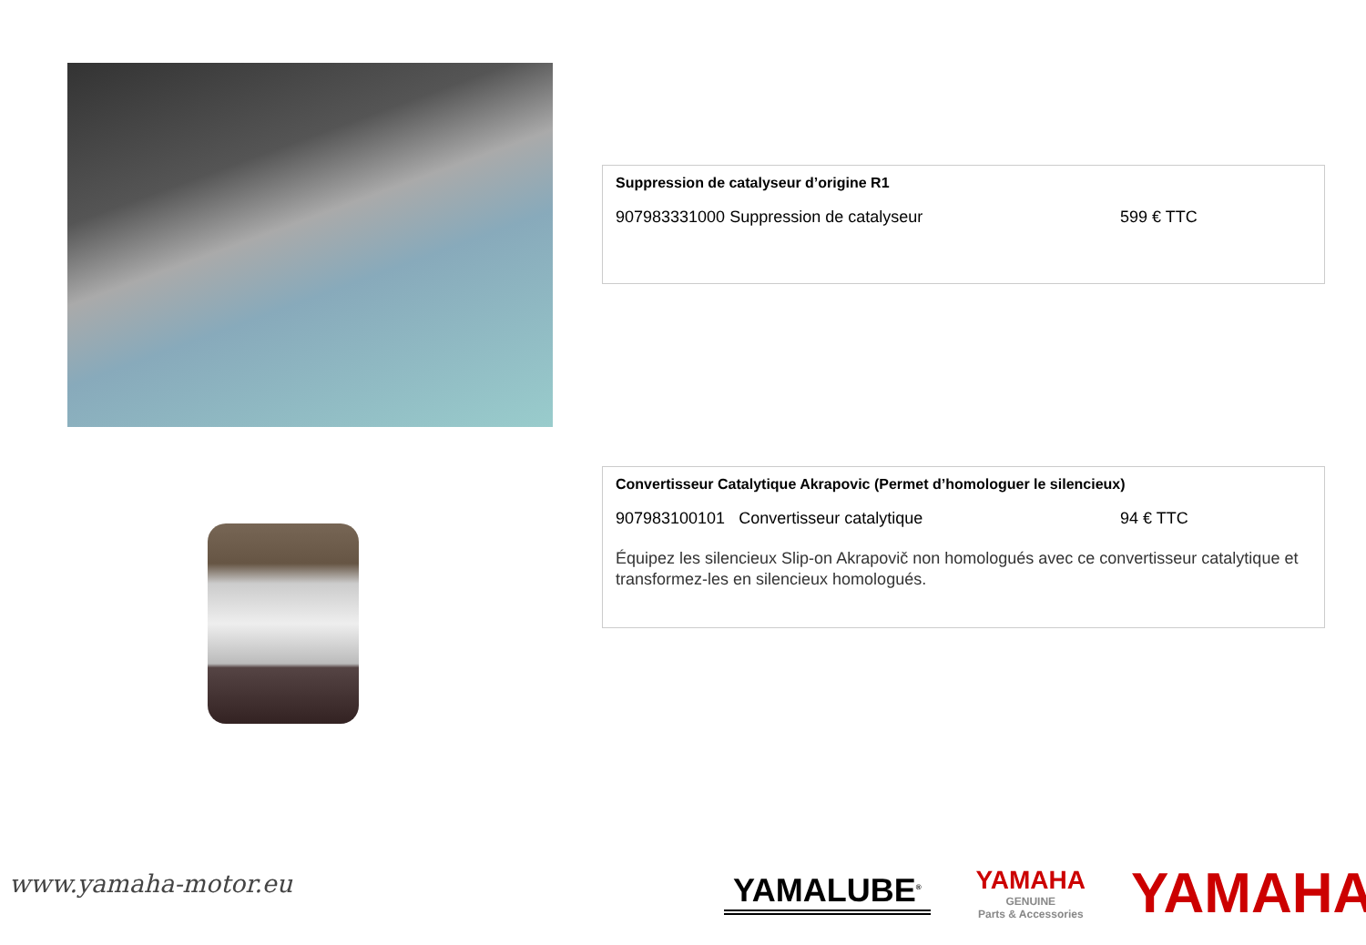Suppression de catalyseur d’origine R1
907983331000 Suppression de catalyseur 599 € TTC
Convertisseur Catalytique Akrapovic (Permet d’homologuer le silencieux)
907983100101 Convertisseur catalytique 94 € TTC
Équipez les silencieux Slip-on Akrapovič non homologués avec ce convertisseur catalytique et transformez-les en silencieux homologués.
www.yamaha-motor.eu
YAMALUBE<sup>®</sup>
YAMAHA
GENUINE
Parts & Accessories
YAMAHA